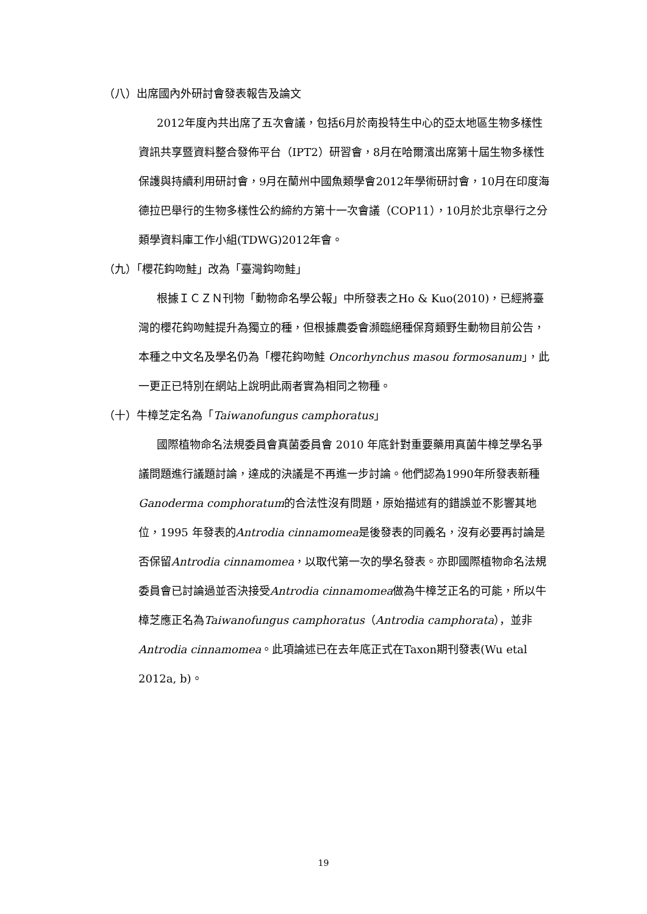（八）出席國內外研討會發表報告及論文
2012年度內共出席了五次會議，包括6月於南投特生中心的亞太地區生物多樣性資訊共享暨資料整合發佈平台（IPT2）研習會，8月在哈爾濱出席第十屆生物多樣性保護與持續利用研討會，9月在蘭州中國魚類學會2012年學術研討會，10月在印度海德拉巴舉行的生物多樣性公約締約方第十一次會議（COP11），10月於北京舉行之分類學資料庫工作小組(TDWG)2012年會。
（九）「櫻花鈎吻鮭」改為「臺灣鈎吻鮭」
根據ＩＣＺＮ刊物「動物命名學公報」中所發表之Ho & Kuo(2010)，已經將臺灣的櫻花鈎吻鮭提升為獨立的種，但根據農委會瀕臨絕種保育類野生動物目前公告，本種之中文名及學名仍為「櫻花鈎吻鮭 Oncorhynchus masou formosanum」，此一更正已特別在網站上說明此兩者實為相同之物種。
（十）牛樟芝定名為「Taiwanofungus camphoratus」
國際植物命名法規委員會真菌委員會 2010 年底針對重要藥用真菌牛樟芝學名爭議問題進行議題討論，達成的決議是不再進一步討論。他們認為1990年所發表新種Ganoderma comphoratum的合法性沒有問題，原始描述有的錯誤並不影響其地位，1995 年發表的Antrodia cinnamomea是後發表的同義名，沒有必要再討論是否保留Antrodia cinnamomea，以取代第一次的學名發表。亦即國際植物命名法規委員會已討論過並否決接受Antrodia cinnamomea做為牛樟芝正名的可能，所以牛樟芝應正名為Taiwanofungus camphoratus（Antrodia camphorata），並非Antrodia cinnamomea。此項論述已在去年底正式在Taxon期刊發表(Wu etal 2012a, b)。
19